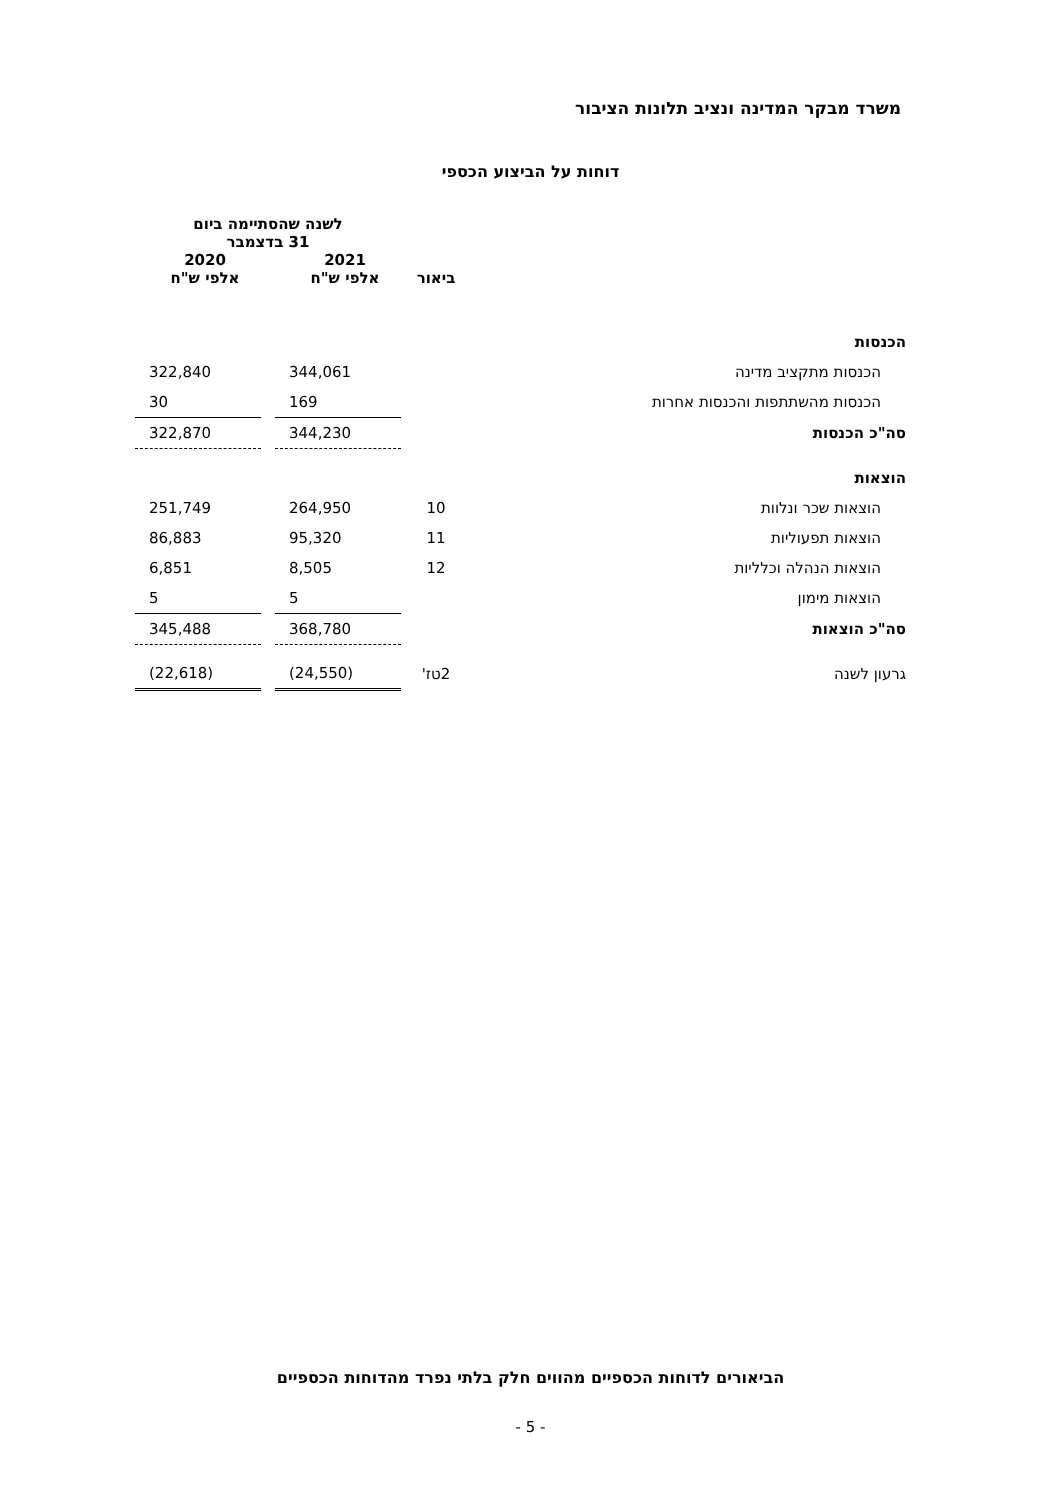משרד מבקר המדינה ונציב תלונות הציבור
דוחות על הביצוע הכספי
| | | לשנה שהסתיימה ביום 31 בדצמבר | | |
| --- | --- | --- | --- | --- |
| | ביאור | 2021 אלפי ש"ח | | 2020 אלפי ש"ח |
| הכנסות | | | | |
| הכנסות מתקציב מדינה | | 344,061 | | 322,840 |
| הכנסות מהשתתפות והכנסות אחרות | | 169 | | 30 |
| סה"כ הכנסות | | 344,230 | | 322,870 |
| הוצאות | | | | |
| הוצאות שכר ונלוות | 10 | 264,950 | | 251,749 |
| הוצאות תפעוליות | 11 | 95,320 | | 86,883 |
| הוצאות הנהלה וכלליות | 12 | 8,505 | | 6,851 |
| הוצאות מימון | | 5 | | 5 |
| סה"כ הוצאות | | 368,780 | | 345,488 |
| גרעון לשנה | 2טז' | (24,550) | | (22,618) |
הביאורים לדוחות הכספיים מהווים חלק בלתי נפרד מהדוחות הכספיים
- 5 -